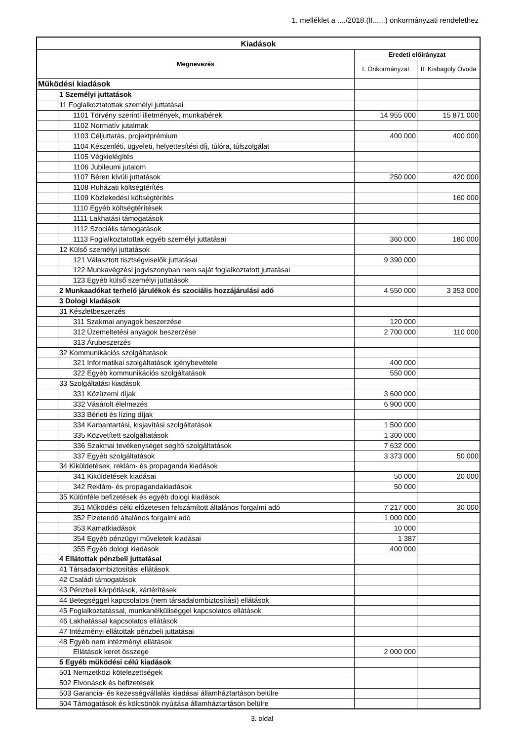1. melléklet a ..../2018.(II......) önkormányzati rendelethez
| Kiadások | | | |
| --- | --- | --- | --- |
| Megnevezés | | Eredeti előirányzat | |
| | | I. Önkormányzat | II. Kisbagoly Óvoda |
| Működési kiadások | | | |
| | 1 Személyi juttatások | | |
| | 11 Foglalkoztatottak személyi juttatásai | | |
| | 1101 Törvény szerinti illetmények, munkabérek | 14 955 000 | 15 871 000 |
| | 1102 Normatív jutalmak | | |
| | 1103 Céljuttatás, projektprémium | 400 000 | 400 000 |
| | 1104 Készenléti, ügyeleti, helyettesítési díj, túlóra, túlszolgálat | | |
| | 1105 Végkielégítés | | |
| | 1106 Jubileumi jutalom | | |
| | 1107 Béren kívüli juttatások | 250 000 | 420 000 |
| | 1108 Ruházati költségtérítés | | |
| | 1109 Közlekedési költségtérítés | | 160 000 |
| | 1110 Egyéb költségtérítések | | |
| | 1111 Lakhatási támogatások | | |
| | 1112 Szociális támogatások | | |
| | 1113 Foglalkoztatottak egyéb személyi juttatásai | 360 000 | 180 000 |
| | 12 Külső személyi juttatások | | |
| | 121 Választott tisztségviselők juttatásai | 9 390 000 | |
| | 122 Munkavégzési jogviszonyban nem saját foglalkoztatott juttatásai | | |
| | 123 Egyéb külső személyi juttatások | | |
| | 2 Munkaadókat terhelő járulékok és szociális hozzájárulási adó | 4 550 000 | 3 353 000 |
| | 3 Dologi kiadások | | |
| | 31 Készletbeszerzés | | |
| | 311 Szakmai anyagok beszerzése | 120 000 | |
| | 312 Üzemeltetési anyagok beszerzése | 2 700 000 | 110 000 |
| | 313 Árubeszerzés | | |
| | 32 Kommunikációs szolgáltatások | | |
| | 321 Informatikai szolgáltatások igénybevétele | 400 000 | |
| | 322 Egyéb kommunikációs szolgáltatások | 550 000 | |
| | 33 Szolgáltatási kiadások | | |
| | 331 Közüzemi díjak | 3 600 000 | |
| | 332 Vásárolt élelmezés | 6 900 000 | |
| | 333 Bérleti és lízing díjak | | |
| | 334 Karbantartási, kisjavítási szolgáltatások | 1 500 000 | |
| | 335 Közvetített szolgáltatások | 1 300 000 | |
| | 336 Szakmai tevékenységet segítő szolgáltatások | 7 632 000 | |
| | 337 Egyéb szolgáltatások | 3 373 000 | 50 000 |
| | 34 Kiküldetések, reklám- és propaganda kiadások | | |
| | 341 Kiküldetések kiadásai | 50 000 | 20 000 |
| | 342 Reklám- és propagandakiadások | 50 000 | |
| | 35 Különféle befizetések és egyéb dologi kiadások | | |
| | 351 Működési célú előzetesen felszámított általános forgalmi adó | 7 217 000 | 30 000 |
| | 352 Fizetendő általános forgalmi adó | 1 000 000 | |
| | 353 Kamatkiadások | 10 000 | |
| | 354 Egyéb pénzügyi műveletek kiadásai | 1 387 | |
| | 355 Egyéb dologi kiadások | 400 000 | |
| | 4 Ellátottak pénzbeli juttatásai | | |
| | 41 Társadalombiztosítási ellátások | | |
| | 42 Családi támogatások | | |
| | 43 Pénzbeli kárpótlások, kártérítések | | |
| | 44 Betegséggel kapcsolatos (nem társadalombiztosítási) ellátások | | |
| | 45 Foglalkoztatással, munkanélküliséggel kapcsolatos ellátások | | |
| | 46 Lakhatással kapcsolatos ellátások | | |
| | 47 Intézményi ellátottak pénzbeli juttatásai | | |
| | 48 Egyéb nem intézményi ellátások | | |
| | Ellátások keret összege | 2 000 000 | |
| | 5 Egyéb működési célú kiadások | | |
| | 501 Nemzetközi kötelezettségek | | |
| | 502 Elvonások és befizetések | | |
| | 503 Garancia- és kezességvállalás kiadásai államháztartáson belülre | | |
| | 504 Támogatások és kölcsönök nyújtása államháztartáson belülre | | |
3. oldal